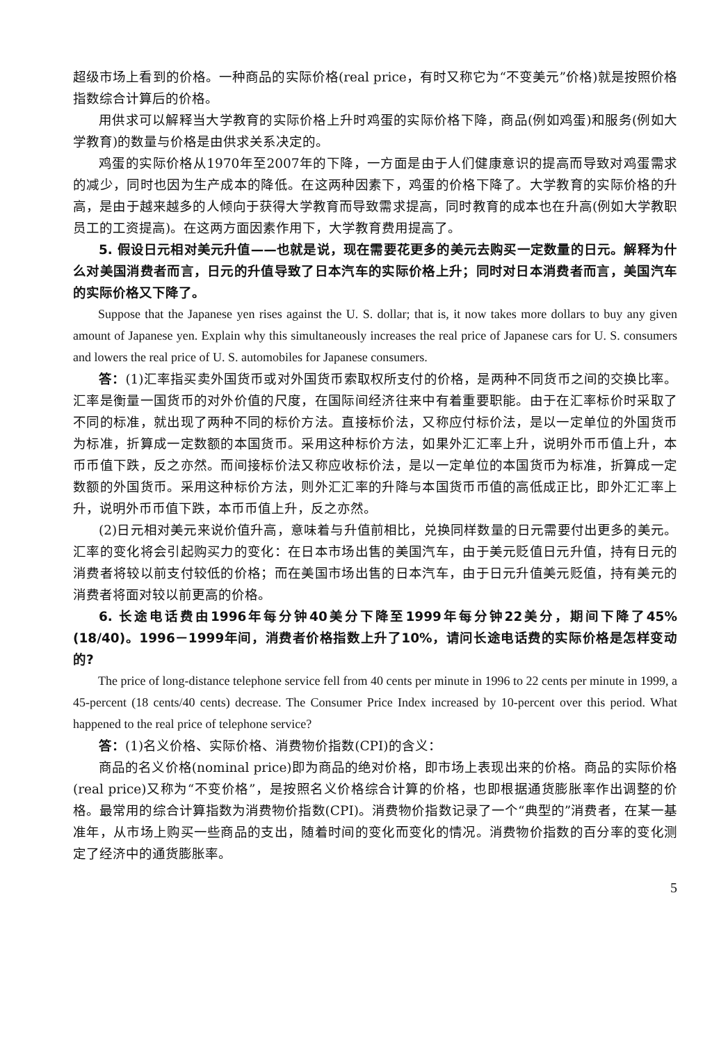超级市场上看到的价格。一种商品的实际价格(real price，有时又称它为“不变美元”价格)就是按照价格指数综合计算后的价格。
用供求可以解释当大学教育的实际价格上升时鸡蛋的实际价格下降，商品(例如鸡蛋)和服务(例如大学教育)的数量与价格是由供求关系决定的。
鸡蛋的实际价格从1970年至2007年的下降，一方面是由于人们健康意识的提高而导致对鸡蛋需求的减少，同时也因为生产成本的降低。在这两种因素下，鸡蛋的价格下降了。大学教育的实际价格的升高，是由于越来越多的人倾向于获得大学教育而导致需求提高，同时教育的成本也在升高(例如大学教职员工的工资提高)。在这两方面因素作用下，大学教育费用提高了。
5. 假设日元相对美元升值——也就是说，现在需要花更多的美元去购买一定数量的日元。解释为什么对美国消费者而言，日元的升值导致了日本汽车的实际价格上升；同时对日本消费者而言，美国汽车的实际价格又下降了。
Suppose that the Japanese yen rises against the U. S. dollar; that is, it now takes more dollars to buy any given amount of Japanese yen. Explain why this simultaneously increases the real price of Japanese cars for U. S. consumers and lowers the real price of U. S. automobiles for Japanese consumers.
答：(1)汇率指买卖外国货币或对外国货币索取权所支付的价格，是两种不同货币之间的交换比率。汇率是衡量一国货币的对外价值的尺度，在国际间经济往来中有着重要职能。由于在汇率标价时采取了不同的标准，就出现了两种不同的标价方法。直接标价法，又称应付标价法，是以一定单位的外国货币为标准，折算成一定数额的本国货币。采用这种标价方法，如果外汇汇率上升，说明外币币值上升，本币币值下跌，反之亦然。而间接标价法又称应收标价法，是以一定单位的本国货币为标准，折算成一定数额的外国货币。采用这种标价方法，则外汇汇率的升降与本国货币币值的高低成正比，即外汇汇率上升，说明外币币值下跌，本币币值上升，反之亦然。
(2)日元相对美元来说价值升高，意味着与升值前相比，兑换同样数量的日元需要付出更多的美元。汇率的变化将会引起购买力的变化：在日本市场出售的美国汽车，由于美元贬值日元升值，持有日元的消费者将较以前支付较低的价格；而在美国市场出售的日本汽车，由于日元升值美元贬值，持有美元的消费者将面对较以前更高的价格。
6. 长途电话费由1996年每分钟40美分下降至1999年每分钟22美分，期间下降了45%(18/40)。1996－1999年间，消费者价格指数上升了10%，请问长途电话费的实际价格是怎样变动的?
The price of long-distance telephone service fell from 40 cents per minute in 1996 to 22 cents per minute in 1999, a 45-percent (18 cents/40 cents) decrease. The Consumer Price Index increased by 10-percent over this period. What happened to the real price of telephone service?
答：(1)名义价格、实际价格、消费物价指数(CPI)的含义：
商品的名义价格(nominal price)即为商品的绝对价格，即市场上表现出来的价格。商品的实际价格(real price)又称为“不变价格”，是按照名义价格综合计算的价格，也即根据通货膨胀率作出调整的价格。最常用的综合计算指数为消费物价指数(CPI)。消费物价指数记录了一个“典型的”消费者，在某一基准年，从市场上购买一些商品的支出，随着时间的变化而变化的情况。消费物价指数的百分率的变化测定了经济中的通货膨胀率。
5